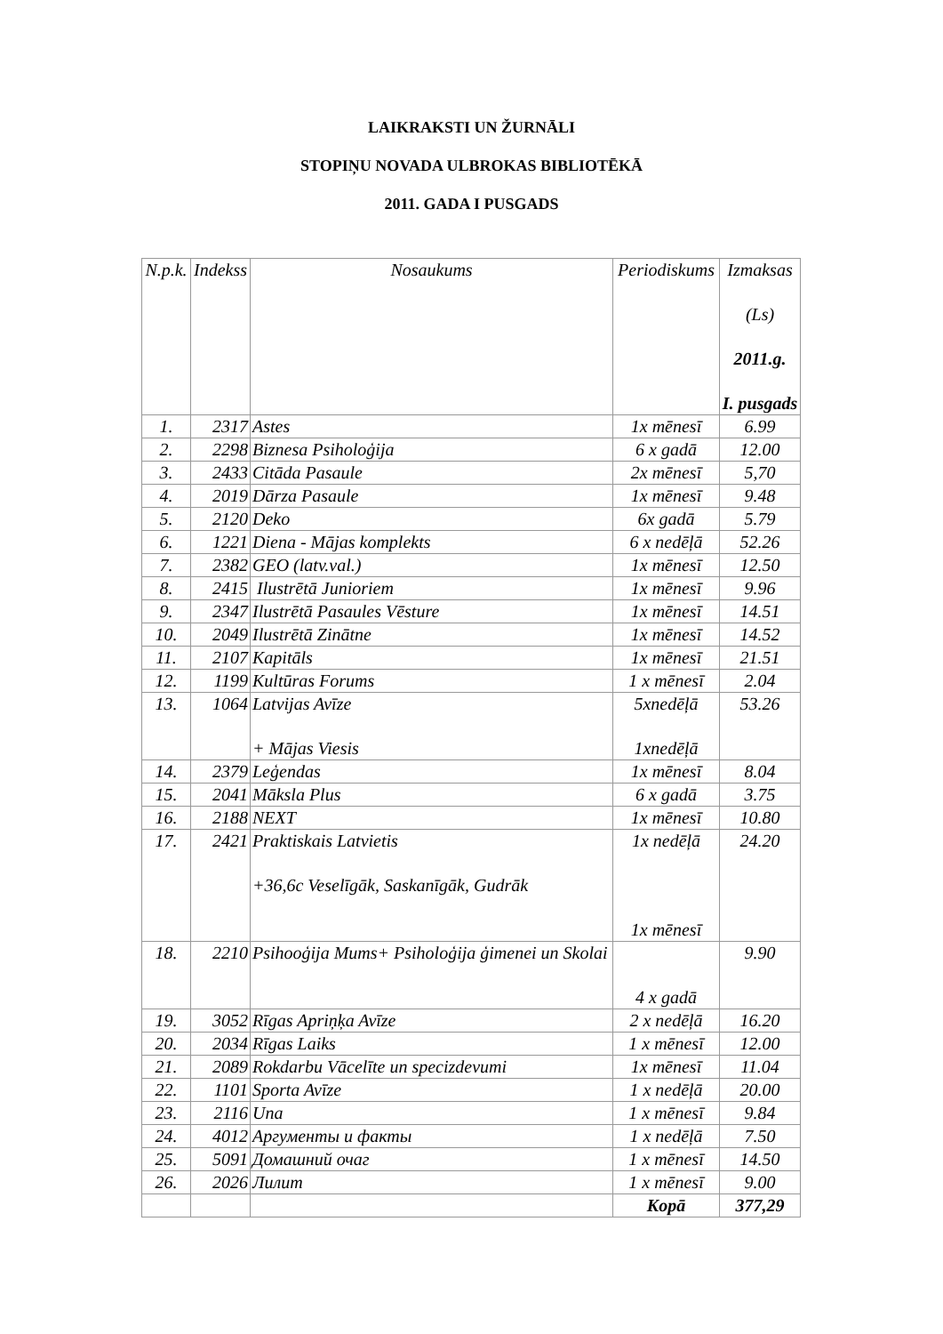LAIKRAKSTI UN ŽURNĀLI
STOPIŅU NOVADA ULBROKAS BIBLIOTĒKĀ
2011. GADA I PUSGADS
| N.p.k. | Indekss | Nosaukums | Periodiskums | Izmaksas (Ls) 2011.g. I. pusgads |
| --- | --- | --- | --- | --- |
| 1. | 2317 | Astes | 1x mēnesī | 6.99 |
| 2. | 2298 | Biznesa Psiholoģija | 6 x gadā | 12.00 |
| 3. | 2433 | Citāda Pasaule | 2x mēnesī | 5,70 |
| 4. | 2019 | Dārza Pasaule | 1x mēnesī | 9.48 |
| 5. | 2120 | Deko | 6x gadā | 5.79 |
| 6. | 1221 | Diena - Mājas komplekts | 6 x nedēļā | 52.26 |
| 7. | 2382 | GEO (latv.val.) | 1x mēnesī | 12.50 |
| 8. | 2415 | Ilustrētā Junioriem | 1x mēnesī | 9.96 |
| 9. | 2347 | Ilustrētā Pasaules Vēsture | 1x mēnesī | 14.51 |
| 10. | 2049 | Ilustrētā Zinātne | 1x mēnesī | 14.52 |
| 11. | 2107 | Kapitāls | 1x mēnesī | 21.51 |
| 12. | 1199 | Kultūras Forums | 1 x mēnesī | 2.04 |
| 13. | 1064 | Latvijas Avīze + Mājas Viesis | 5xnedēļā 1xnedēļā | 53.26 |
| 14. | 2379 | Leģendas | 1x mēnesī | 8.04 |
| 15. | 2041 | Māksla Plus | 6 x gadā | 3.75 |
| 16. | 2188 | NEXT | 1x mēnesī | 10.80 |
| 17. | 2421 | Praktiskais Latvietis +36,6c Veselīgāk, Saskanīgāk, Gudrāk | 1x nedēļā 1x mēnesī | 24.20 |
| 18. | 2210 | Psihooģija Mums+ Psiholoģija ģimenei un Skolai | 4 x gadā | 9.90 |
| 19. | 3052 | Rīgas Apriņķa Avīze | 2 x nedēļā | 16.20 |
| 20. | 2034 | Rīgas Laiks | 1 x mēnesī | 12.00 |
| 21. | 2089 | Rokdarbu Vācelīte un specizdevumi | 1x mēnesī | 11.04 |
| 22. | 1101 | Sporta Avīze | 1 x nedēļā | 20.00 |
| 23. | 2116 | Una | 1 x mēnesī | 9.84 |
| 24. | 4012 | Аргументы и факты | 1 x nedēļā | 7.50 |
| 25. | 5091 | Домашний очаг | 1 x mēnesī | 14.50 |
| 26. | 2026 | Лилит | 1 x mēnesī | 9.00 |
| | | | Kopā | 377,29 |